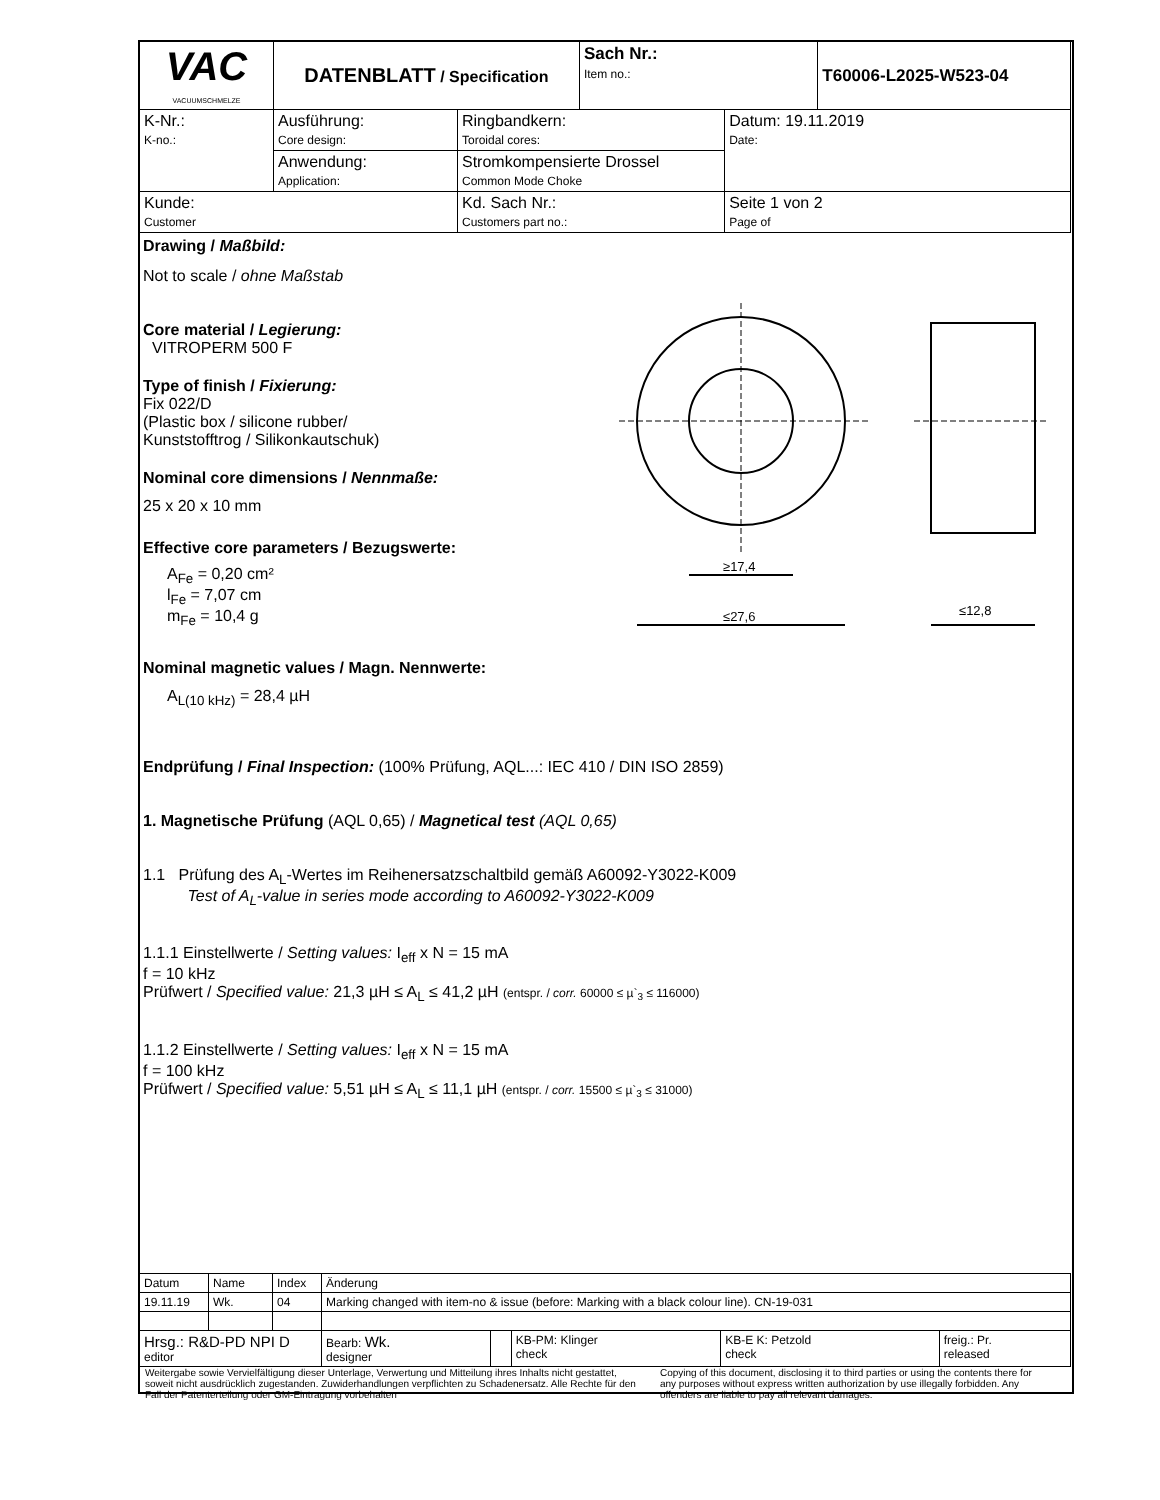| VAC VACUUMSCHMELZE | DATENBLATT / Specification | | | Sach Nr.: Item no.: | | T60006-L2025-W523-04 |
| K-Nr.: K-no.: | Ausführung: Core design: | Ringbandkern: Toroidal cores: | | | Datum: 19.11.2019 Date: | |
| | Anwendung: Application: | Stromkompensierte Drossel Common Mode Choke | | | | |
| Kunde: Customer | | | Kd. Sach Nr.: Customers part no.: | | Seite 1 von 2 Page of | |
Drawing / Maßbild:
Not to scale / ohne Maßstab
Core material / Legierung:
VITROPERM 500 F
Type of finish / Fixierung:
Fix 022/D
(Plastic box / silicone rubber/
Kunststofftrog / Silikonkautschuk)
Nominal core dimensions / Nennmaße:
25 x 20 x 10 mm
Effective core parameters / Bezugswerte:
A<sub>Fe</sub> = 0,20 cm²
l<sub>Fe</sub> = 7,07 cm
m<sub>Fe</sub> = 10,4 g
Nominal magnetic values / Magn. Nennwerte:
A<sub>L(10 kHz)</sub> = 28,4 µH
Endprüfung / Final Inspection: (100% Prüfung, AQL...: IEC 410 / DIN ISO 2859)
1. Magnetische Prüfung (AQL 0,65) / Magnetical test (AQL 0,65)
1.1 Prüfung des A<sub>L</sub>-Wertes im Reihenersatzschaltbild gemäß A60092-Y3022-K009
Test of A<sub>L</sub>-value in series mode according to A60092-Y3022-K009
1.1.1 Einstellwerte / Setting values: I<sub>eff</sub> x N = 15 mA
f = 10 kHz
Prüfwert / Specified value: 21,3 µH ≤ A<sub>L</sub> ≤ 41,2 µH (entspr. / corr. 60000 ≤ µ`<sub>3</sub> ≤ 116000)
1.1.2 Einstellwerte / Setting values: I<sub>eff</sub> x N = 15 mA
f = 100 kHz
Prüfwert / Specified value: 5,51 µH ≤ A<sub>L</sub> ≤ 11,1 µH (entspr. / corr. 15500 ≤ µ`<sub>3</sub> ≤ 31000)
≥17,4
≤27,6
≤12,8
| Datum | Name | Index | Änderung | | | | |
| 19.11.19 | Wk. | 04 | Marking changed with item-no & issue (before: Marking with a black colour line). CN-19-031 | | | | |
| Hrsg.: R&D-PD NPI D editor | | | Bearb: Wk. designer | | KB-PM: Klinger check | KB-E K: Petzold check | freig.: Pr. released |
Weitergabe sowie Vervielfältigung dieser Unterlage, Verwertung und Mitteilung ihres Inhalts nicht gestattet, soweit nicht ausdrücklich zugestanden. Zuwiderhandlungen verpflichten zu Schadenersatz. Alle Rechte für den Fall der Patenterteilung oder GM-Eintragung vorbehalten
Copying of this document, disclosing it to third parties or using the contents there for any purposes without express written authorization by use illegally forbidden. Any offenders are liable to pay all relevant damages.